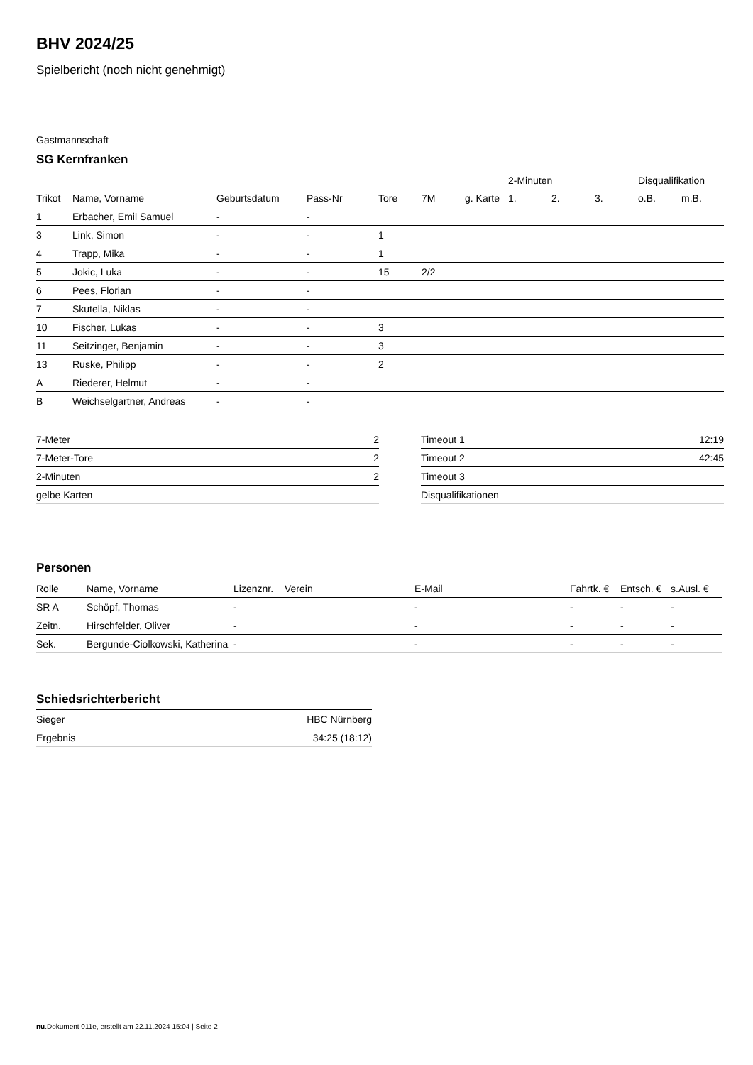BHV 2024/25
Spielbericht (noch nicht genehmigt)
Gastmannschaft
SG Kernfranken
| | | | | | | | 2-Minuten | | | Disqualifikation | |
| Trikot | Name, Vorname | Geburtsdatum | Pass-Nr | Tore | 7M | g. Karte | 1. | 2. | 3. | o.B. | m.B. |
| 1 | Erbacher, Emil Samuel | - | - | | | | | | | | |
| 3 | Link, Simon | - | - | 1 | | | | | | | |
| 4 | Trapp, Mika | - | - | 1 | | | | | | | |
| 5 | Jokic, Luka | - | - | 15 | 2/2 | | | | | | |
| 6 | Pees, Florian | - | - | | | | | | | | |
| 7 | Skutella, Niklas | - | - | | | | | | | | |
| 10 | Fischer, Lukas | - | - | 3 | | | | | | | |
| 11 | Seitzinger, Benjamin | - | - | 3 | | | | | | | |
| 13 | Ruske, Philipp | - | - | 2 | | | | | | | |
| A | Riederer, Helmut | - | - | | | | | | | | |
| B | Weichselgartner, Andreas | - | - | | | | | | | | |
| 7-Meter | 2 |
| 7-Meter-Tore | 2 |
| 2-Minuten | 2 |
| gelbe Karten | |
| Timeout 1 | 12:19 |
| Timeout 2 | 42:45 |
| Timeout 3 | |
| Disqualifikationen | |
Personen
| Rolle | Name, Vorname | Lizenznr. | Verein | E-Mail | Fahrtk. € | Entsch. € | s.Ausl. € |
| --- | --- | --- | --- | --- | --- | --- | --- |
| SR A | Schöpf, Thomas | - | | - | - | - | - |
| Zeitn. | Hirschfelder, Oliver | - | | - | - | - | - |
| Sek. | Bergunde-Ciolkowski, Katherina | - | | - | - | - | - |
Schiedsrichterbericht
| Sieger | HBC Nürnberg |
| Ergebnis | 34:25 (18:12) |
nu.Dokument 011e, erstellt am 22.11.2024 15:04 | Seite 2